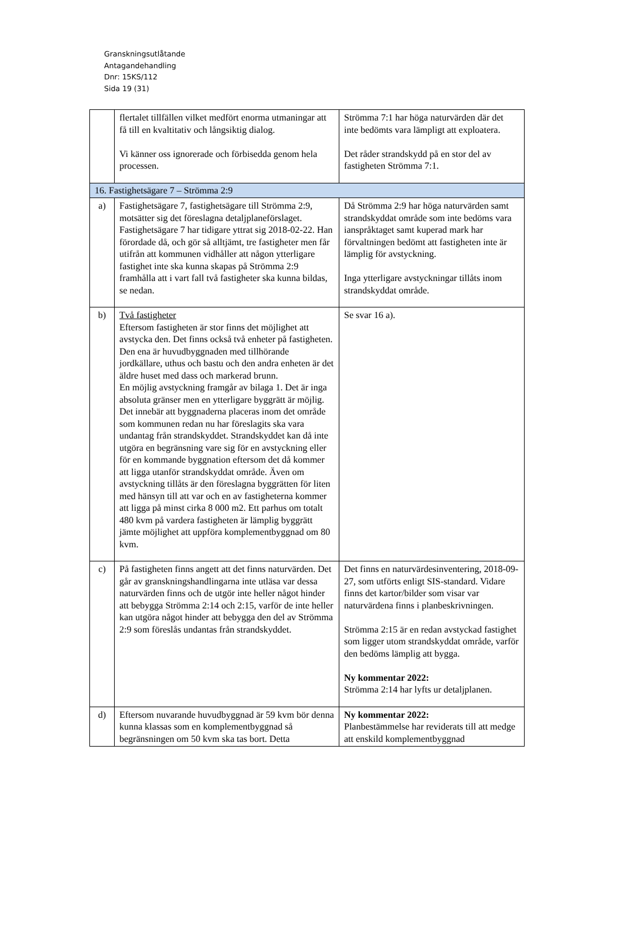Granskningsutlåtande
Antagandehandling
Dnr: 15KS/112
Sida 19 (31)
| | flertalet tillfällen vilket medfört enorma utmaningar att få till en kvaltitativ och långsiktig dialog. Vi känner oss ignorerade och förbisedda genom hela processen. | Strömma 7:1 har höga naturvärden där det inte bedömts vara lämpligt att exploatera. Det råder strandskydd på en stor del av fastigheten Strömma 7:1. |
| 16. Fastighetsägare 7 – Strömma 2:9 | | |
| a) | Fastighetsägare 7, fastighetsägare till Strömma 2:9, motsätter sig det föreslagna detaljplaneförslaget. Fastighetsägare 7 har tidigare yttrat sig 2018-02-22. Han förordade då, och gör så alltjämt, tre fastigheter men får utifrån att kommunen vidhåller att någon ytterligare fastighet inte ska kunna skapas på Strömma 2:9 framhålla att i vart fall två fastigheter ska kunna bildas, se nedan. | Då Strömma 2:9 har höga naturvärden samt strandskyddat område som inte bedöms vara ianspråktaget samt kuperad mark har förvaltningen bedömt att fastigheten inte är lämplig för avstyckning. Inga ytterligare avstyckningar tillåts inom strandskyddat område. |
| b) | Två fastigheter Eftersom fastigheten är stor finns det möjlighet att avstycka den. Det finns också två enheter på fastigheten. Den ena är huvudbyggnaden med tillhörande jordkällare, uthus och bastu och den andra enheten är det äldre huset med dass och markerad brunn. En möjlig avstyckning framgår av bilaga 1. Det är inga absoluta gränser men en ytterligare byggrätt är möjlig. Det innebär att byggnaderna placeras inom det område som kommunen redan nu har föreslagits ska vara undantag från strandskyddet. Strandskyddet kan då inte utgöra en begränsning vare sig för en avstyckning eller för en kommande byggnation eftersom det då kommer att ligga utanför strandskyddat område. Även om avstyckning tillåts är den föreslagna byggrätten för liten med hänsyn till att var och en av fastigheterna kommer att ligga på minst cirka 8 000 m2. Ett parhus om totalt 480 kvm på vardera fastigheten är lämplig byggrätt jämte möjlighet att uppföra komplementbyggnad om 80 kvm. | Se svar 16 a). |
| c) | På fastigheten finns angett att det finns naturvärden. Det går av granskningshandlingarna inte utläsa var dessa naturvärden finns och de utgör inte heller något hinder att bebygga Strömma 2:14 och 2:15, varför de inte heller kan utgöra något hinder att bebygga den del av Strömma 2:9 som föreslås undantas från strandskyddet. | Det finns en naturvärdesinventering, 2018-09-27, som utförts enligt SIS-standard. Vidare finns det kartor/bilder som visar var naturvärdena finns i planbeskrivningen. Strömma 2:15 är en redan avstyckad fastighet som ligger utom strandskyddat område, varför den bedöms lämplig att bygga. Ny kommentar 2022: Strömma 2:14 har lyfts ur detaljplanen. |
| d) | Eftersom nuvarande huvudbyggnad är 59 kvm bör denna kunna klassas som en komplementbyggnad så begränsningen om 50 kvm ska tas bort. Detta | Ny kommentar 2022: Planbestämmelse har reviderats till att medge att enskild komplementbyggnad |